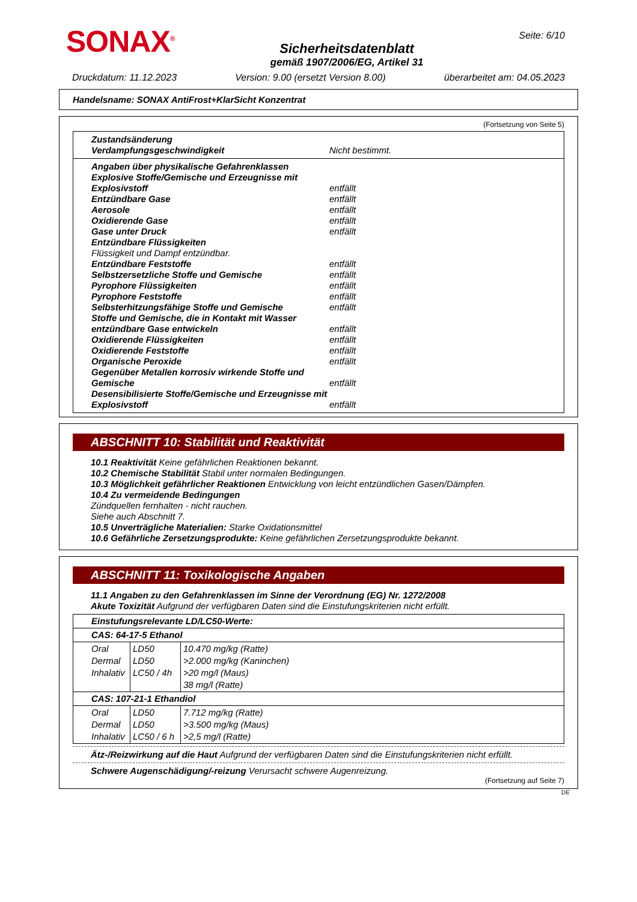SONAX<sup>®</sup>
Sicherheitsdatenblatt
gemäß 1907/2006/EG, Artikel 31
Seite: 6/10
Druckdatum: 11.12.2023 Version: 9.00 (ersetzt Version 8.00) überarbeitet am: 04.05.2023
Handelsname: SONAX AntiFrost+KlarSicht Konzentrat
(Fortsetzung von Seite 5)
Zustandsänderung
Verdampfungsgeschwindigkeit Nicht bestimmt.
Angaben über physikalische Gefahrenklassen
Explosive Stoffe/Gemische und Erzeugnisse mit Explosivstoff entfällt
Entzündbare Gase entfällt
Aerosole entfällt
Oxidierende Gase entfällt
Gase unter Druck entfällt
Entzündbare Flüssigkeiten
Flüssigkeit und Dampf entzündbar.
Entzündbare Feststoffe entfällt
Selbstzersetzliche Stoffe und Gemische entfällt
Pyrophore Flüssigkeiten entfällt
Pyrophore Feststoffe entfällt
Selbsterhitzungsfähige Stoffe und Gemische entfällt
Stoffe und Gemische, die in Kontakt mit Wasser entzündbare Gase entwickeln entfällt
Oxidierende Flüssigkeiten entfällt
Oxidierende Feststoffe entfällt
Organische Peroxide entfällt
Gegenüber Metallen korrosiv wirkende Stoffe und Gemische entfällt
Desensibilisierte Stoffe/Gemische und Erzeugnisse mit Explosivstoff entfällt
ABSCHNITT 10: Stabilität und Reaktivität
10.1 Reaktivität Keine gefährlichen Reaktionen bekannt.
10.2 Chemische Stabilität Stabil unter normalen Bedingungen.
10.3 Möglichkeit gefährlicher Reaktionen Entwicklung von leicht entzündlichen Gasen/Dämpfen.
10.4 Zu vermeidende Bedingungen
Zündquellen fernhalten - nicht rauchen.
Siehe auch Abschnitt 7.
10.5 Unverträgliche Materialien: Starke Oxidationsmittel
10.6 Gefährliche Zersetzungsprodukte: Keine gefährlichen Zersetzungsprodukte bekannt.
ABSCHNITT 11: Toxikologische Angaben
11.1 Angaben zu den Gefahrenklassen im Sinne der Verordnung (EG) Nr. 1272/2008
Akute Toxizität Aufgrund der verfügbaren Daten sind die Einstufungskriterien nicht erfüllt.
| Einstufungsrelevante LD/LC50-Werte: | | |
| CAS: 64-17-5 Ethanol | | |
| Oral Dermal Inhalativ | LD50 LD50 LC50 / 4h | 10.470 mg/kg (Ratte) >2.000 mg/kg (Kaninchen) >20 mg/l (Maus) 38 mg/l (Ratte) |
| CAS: 107-21-1 Ethandiol | | |
| Oral Dermal Inhalativ | LD50 LD50 LC50 / 6 h | 7.712 mg/kg (Ratte) >3.500 mg/kg (Maus) >2,5 mg/l (Ratte) |
Ätz-/Reizwirkung auf die Haut Aufgrund der verfügbaren Daten sind die Einstufungskriterien nicht erfüllt.
Schwere Augenschädigung/-reizung Verursacht schwere Augenreizung.
(Fortsetzung auf Seite 7)
DE